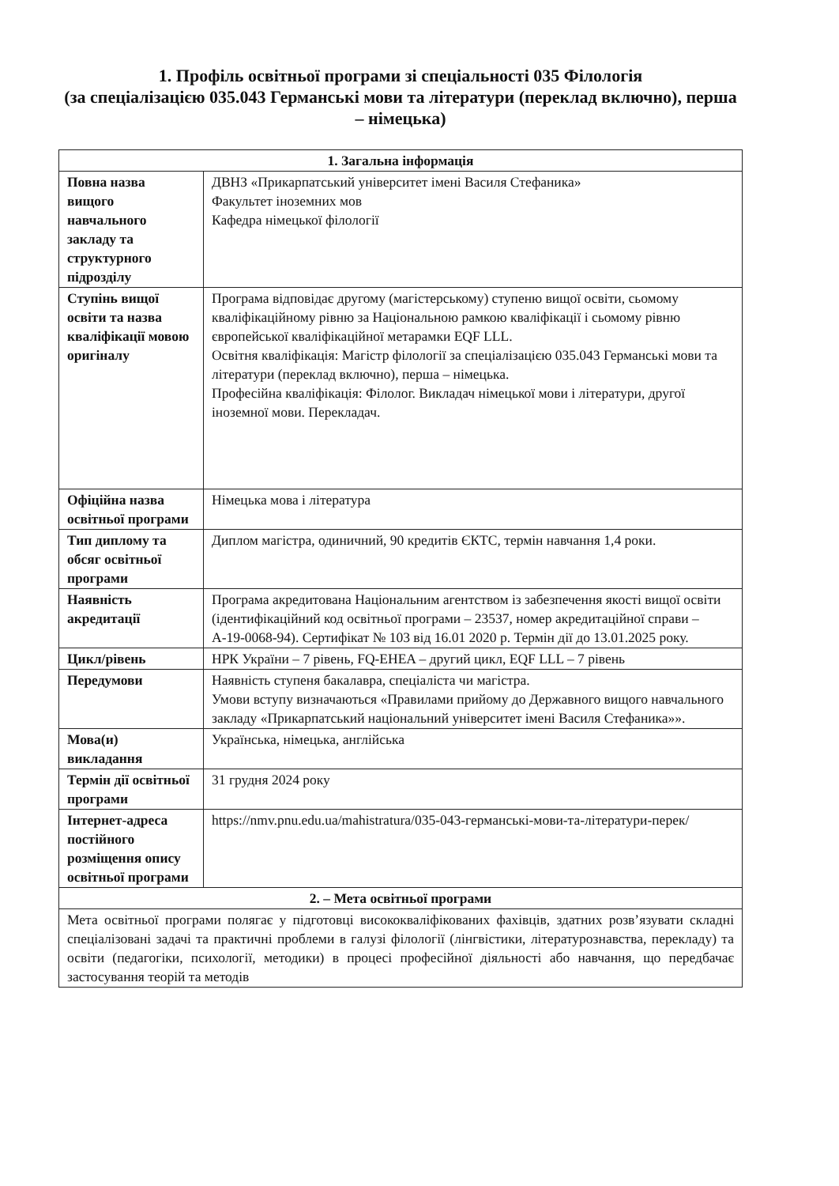1. Профіль освітньої програми зі спеціальності 035 Філологія
(за спеціалізацією 035.043 Германські мови та літератури (переклад включно), перша – німецька)
| 1. Загальна інформація | |
| --- | --- |
| Повна назва вищого навчального закладу та структурного підрозділу | ДВНЗ «Прикарпатський університет імені Василя Стефаника» Факультет іноземних мов Кафедра німецької філології |
| Ступінь вищої освіти та назва кваліфікації мовою оригіналу | Програма відповідає другому (магістерському) ступеню вищої освіти, сьомому кваліфікаційному рівню за Національною рамкою кваліфікації і сьомому рівню європейської кваліфікаційної метарамки EQF LLL. Освітня кваліфікація: Магістр філології за спеціалізацією 035.043 Германські мови та літератури (переклад включно), перша – німецька. Професійна кваліфікація: Філолог. Викладач німецької мови і літератури, другої іноземної мови. Перекладач. |
| Офіційна назва освітньої програми | Німецька мова і література |
| Тип диплому та обсяг освітньої програми | Диплом магістра, одиничний, 90 кредитів ЄКТС, термін навчання 1,4 роки. |
| Наявність акредитації | Програма акредитована Національним агентством із забезпечення якості вищої освіти (ідентифікаційний код освітньої програми – 23537, номер акредитаційної справи – А-19-0068-94). Сертифікат № 103 від 16.01 2020 р. Термін дії до 13.01.2025 року. |
| Цикл/рівень | НРК України – 7 рівень, FQ-EHEA – другий цикл, EQF LLL – 7 рівень |
| Передумови | Наявність ступеня бакалавра, спеціаліста чи магістра. Умови вступу визначаються «Правилами прийому до Державного вищого навчального закладу «Прикарпатський національний університет імені Василя Стефаника»». |
| Мова(и) викладання | Українська, німецька, англійська |
| Термін дії освітньої програми | 31 грудня 2024 року |
| Інтернет-адреса постійного розміщення опису освітньої програми | https://nmv.pnu.edu.ua/mahistratura/ 035-043-германські-мови-та-літератури-перек/ |
| 2. – Мета освітньої програми | |
| Мета освітньої програми полягає у підготовці висококваліфікованих фахівців, здатних розв’язувати складні спеціалізовані задачі та практичні проблеми в галузі філології (лінгвістики, літературознавства, перекладу) та освіти (педагогіки, психології, методики) в процесі професійної діяльності або навчання, що передбачає застосування теорій та методів | |